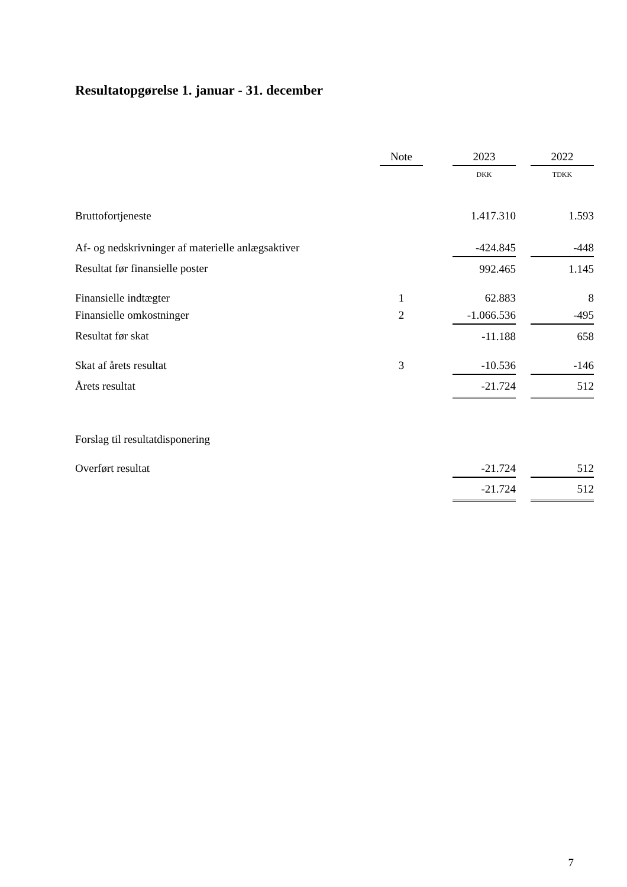Resultatopgørelse 1. januar - 31. december
| | Note | | 2023 | | 2022 |
| --- | --- | --- | --- | --- | --- |
| | | | DKK | | TDKK |
| Bruttofortjeneste | | | 1.417.310 | | 1.593 |
| Af- og nedskrivninger af materielle anlægsaktiver | | | -424.845 | | -448 |
| Resultat før finansielle poster | | | 992.465 | | 1.145 |
| Finansielle indtægter | 1 | | 62.883 | | 8 |
| Finansielle omkostninger | 2 | | -1.066.536 | | -495 |
| Resultat før skat | | | -11.188 | | 658 |
| Skat af årets resultat | 3 | | -10.536 | | -146 |
| Årets resultat | | | -21.724 | | 512 |
| Forslag til resultatdisponering | | | | | |
| Overført resultat | | | -21.724 | | 512 |
| | | | -21.724 | | 512 |
7